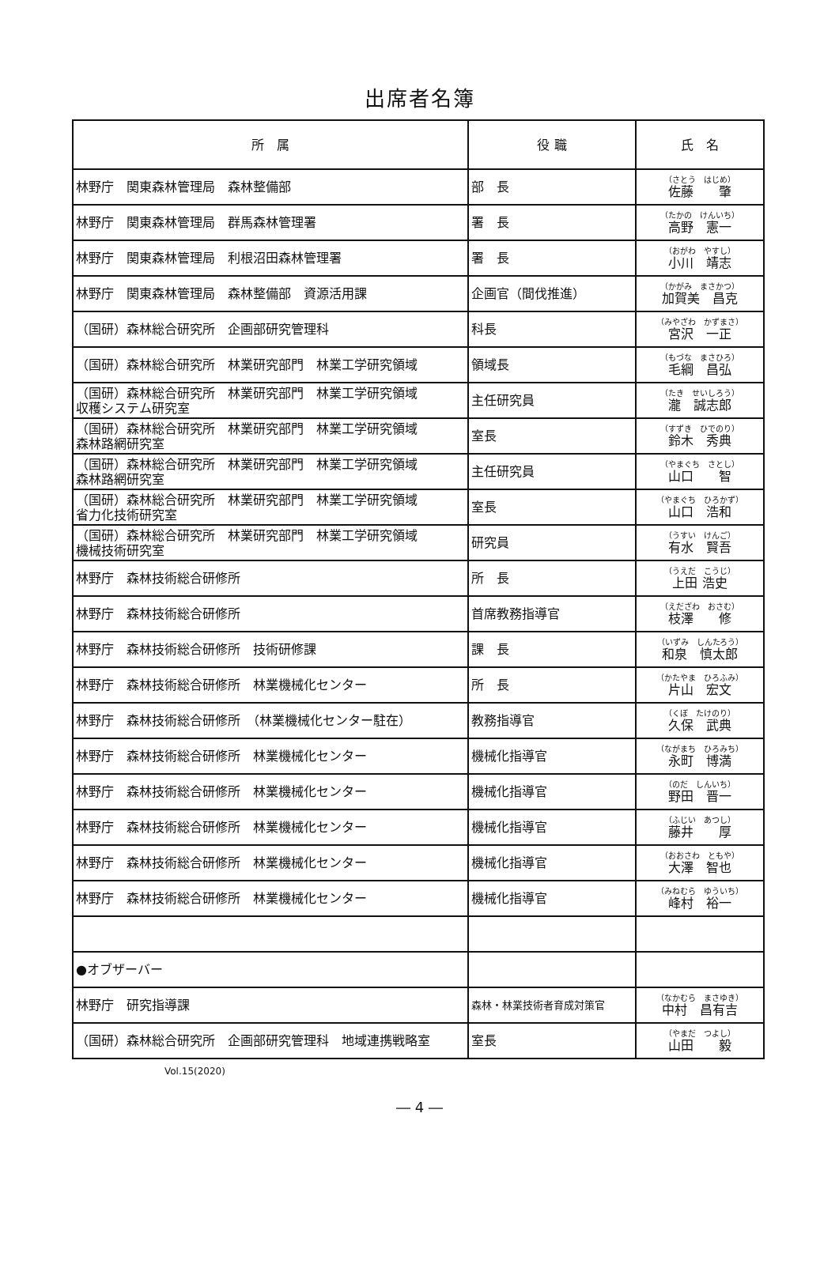出席者名簿
| 所 属 | 役 職 | 氏 名 |
| --- | --- | --- |
| 林野庁 関東森林管理局 森林整備部 | 部 長 | （さとう はじめ） 佐藤 肇 |
| 林野庁 関東森林管理局 群馬森林管理署 | 署 長 | （たかの けんいち） 高野 憲一 |
| 林野庁 関東森林管理局 利根沼田森林管理署 | 署 長 | （おがわ やすし） 小川 靖志 |
| 林野庁 関東森林管理局 森林整備部 資源活用課 | 企画官（間伐推進） | （かがみ まさかつ） 加賀美 昌克 |
| （国研）森林総合研究所 企画部研究管理科 | 科長 | （みやざわ かずまさ） 宮沢 一正 |
| （国研）森林総合研究所 林業研究部門 林業工学研究領域 | 領域長 | （もづな まさひろ） 毛綱 昌弘 |
| （国研）森林総合研究所 林業研究部門 林業工学研究領域 収穫システム研究室 | 主任研究員 | （たき せいしろう） 瀧 誠志郎 |
| （国研）森林総合研究所 林業研究部門 林業工学研究領域 森林路網研究室 | 室長 | （すずき ひでのり） 鈴木 秀典 |
| （国研）森林総合研究所 林業研究部門 林業工学研究領域 森林路網研究室 | 主任研究員 | （やまぐち さとし） 山口 智 |
| （国研）森林総合研究所 林業研究部門 林業工学研究領域 省力化技術研究室 | 室長 | （やまぐち ひろかず） 山口 浩和 |
| （国研）森林総合研究所 林業研究部門 林業工学研究領域 機械技術研究室 | 研究員 | （うすい けんご） 有水 賢吾 |
| 林野庁 森林技術総合研修所 | 所 長 | （うえだ こうじ） 上田 浩史 |
| 林野庁 森林技術総合研修所 | 首席教務指導官 | （えだざわ おさむ） 枝澤 修 |
| 林野庁 森林技術総合研修所 技術研修課 | 課 長 | （いずみ しんたろう） 和泉 慎太郎 |
| 林野庁 森林技術総合研修所 林業機械化センター | 所 長 | （かたやま ひろふみ） 片山 宏文 |
| 林野庁 森林技術総合研修所 （林業機械化センター駐在） | 教務指導官 | （くぼ たけのり） 久保 武典 |
| 林野庁 森林技術総合研修所 林業機械化センター | 機械化指導官 | （ながまち ひろみち） 永町 博満 |
| 林野庁 森林技術総合研修所 林業機械化センター | 機械化指導官 | （のだ しんいち） 野田 晋一 |
| 林野庁 森林技術総合研修所 林業機械化センター | 機械化指導官 | （ふじい あつし） 藤井 厚 |
| 林野庁 森林技術総合研修所 林業機械化センター | 機械化指導官 | （おおさわ ともや） 大澤 智也 |
| 林野庁 森林技術総合研修所 林業機械化センター | 機械化指導官 | （みねむら ゆういち） 峰村 裕一 |
| ●オブザーバー | | |
| 林野庁 研究指導課 | 森林・林業技術者育成対策官 | （なかむら まさゆき） 中村 昌有吉 |
| （国研）森林総合研究所 企画部研究管理科 地域連携戦略室 | 室長 | （やまだ つよし） 山田 毅 |
Vol.15(2020)
― 4 ―